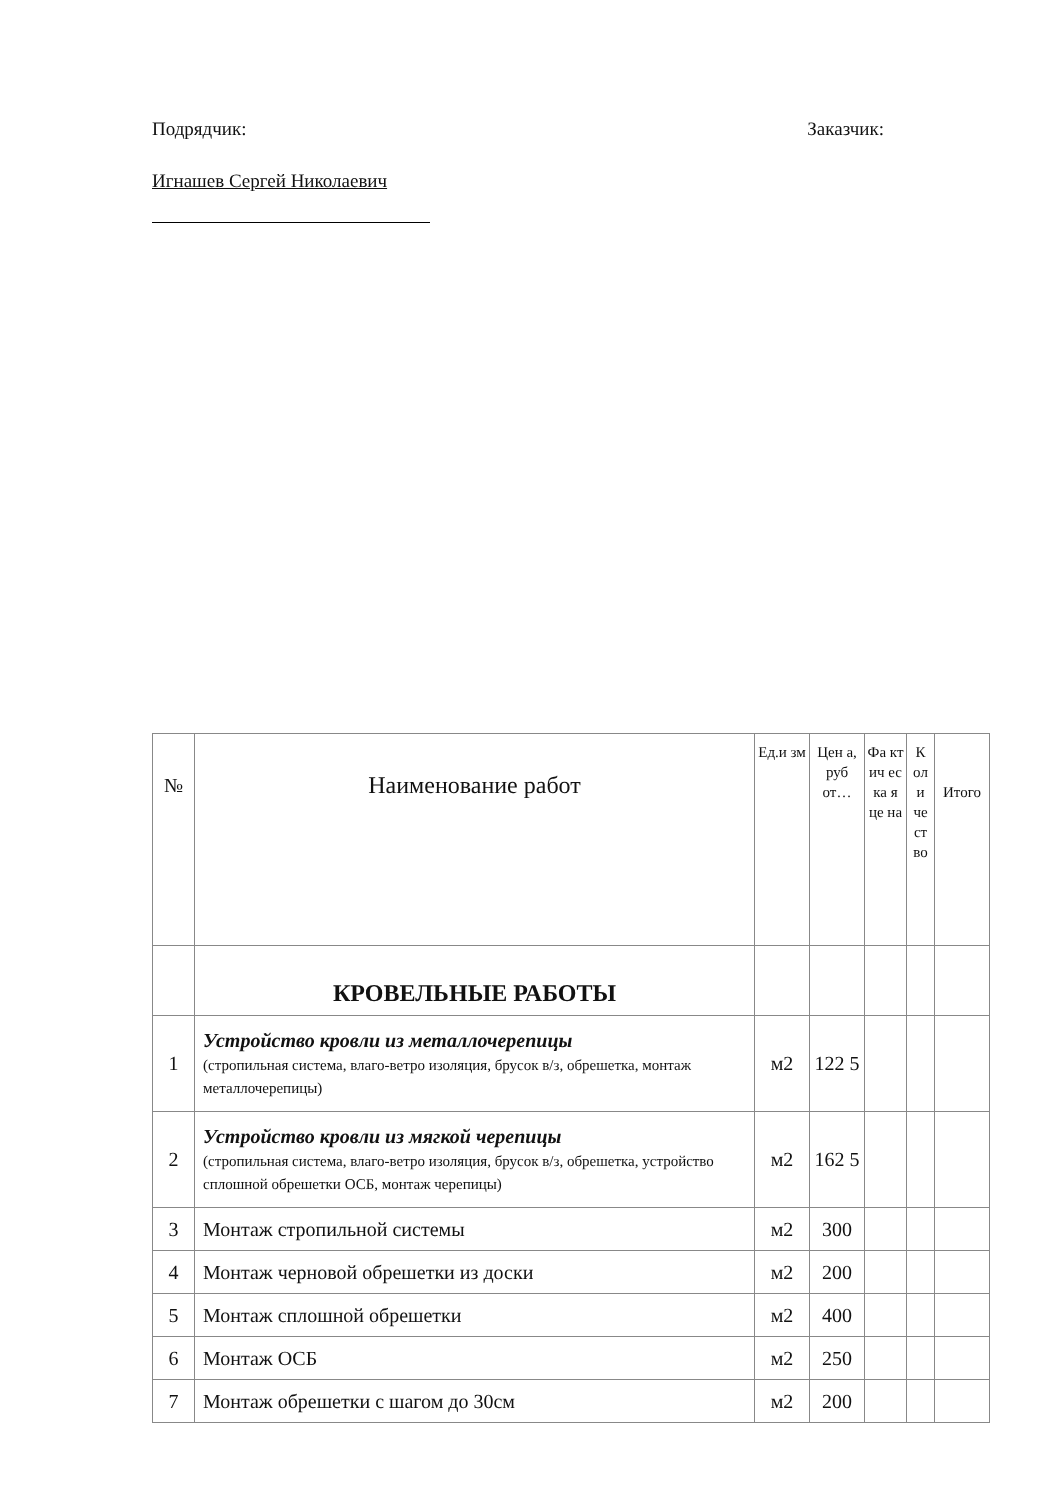Подрядчик: Заказчик:
Игнашев Сергей Николаевич
| № | Наименование работ | Ед.и зм | Цен а, руб от… | Фа кт ич ес ка я це на | К ол и че ст во | Итого |
| --- | --- | --- | --- | --- | --- | --- |
| | КРОВЕЛЬНЫЕ РАБОТЫ | | | | | |
| 1 | Устройство кровли из металлочерепицы (стропильная система, влаго-ветро изоляция, брусок в/з, обрешетка, монтаж металлочерепицы) | м2 | 122 5 | | | |
| 2 | Устройство кровли из мягкой черепицы (стропильная система, влаго-ветро изоляция, брусок в/з, обрешетка, устройство сплошной обрешетки ОСБ, монтаж черепицы) | м2 | 162 5 | | | |
| 3 | Монтаж стропильной системы | м2 | 300 | | | |
| 4 | Монтаж черновой обрешетки из доски | м2 | 200 | | | |
| 5 | Монтаж сплошной обрешетки | м2 | 400 | | | |
| 6 | Монтаж ОСБ | м2 | 250 | | | |
| 7 | Монтаж обрешетки с шагом до 30см | м2 | 200 | | | |